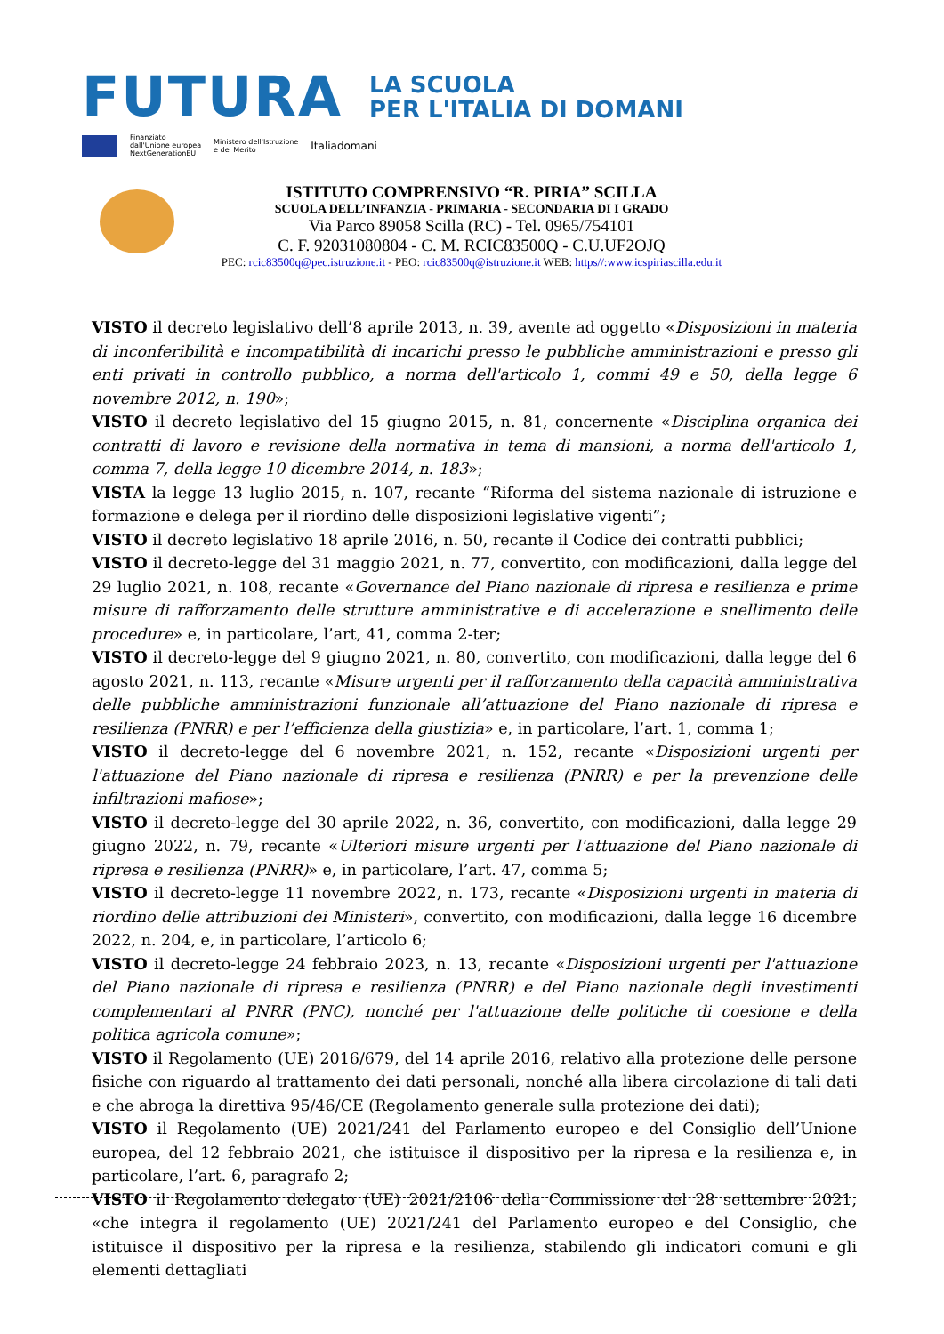FUTURA
LA SCUOLA
PER L'ITALIA DI DOMANI
Finanziato
dall'Unione europea
NextGenerationEU Ministero dell'Istruzione
e del Merito Italiadomani
ISTITUTO COMPRENSIVO “R. PIRIA” SCILLA
SCUOLA DELL’INFANZIA - PRIMARIA - SECONDARIA DI I GRADO
Via Parco 89058 Scilla (RC) - Tel. 0965/754101
C. F. 92031080804 - C. M. RCIC83500Q - C.U.UF2OJQ
PEC: rcic83500q@pec.istruzione.it - PEO: rcic83500q@istruzione.it WEB: https//:www.icspiriascilla.edu.it
VISTO il decreto legislativo dell’8 aprile 2013, n. 39, avente ad oggetto «Disposizioni in materia di inconferibilità e incompatibilità di incarichi presso le pubbliche amministrazioni e presso gli enti privati in controllo pubblico, a norma dell'articolo 1, commi 49 e 50, della legge 6 novembre 2012, n. 190»;
VISTO il decreto legislativo del 15 giugno 2015, n. 81, concernente «Disciplina organica dei contratti di lavoro e revisione della normativa in tema di mansioni, a norma dell'articolo 1, comma 7, della legge 10 dicembre 2014, n. 183»;
VISTA la legge 13 luglio 2015, n. 107, recante “Riforma del sistema nazionale di istruzione e formazione e delega per il riordino delle disposizioni legislative vigenti”;
VISTO il decreto legislativo 18 aprile 2016, n. 50, recante il Codice dei contratti pubblici;
VISTO il decreto-legge del 31 maggio 2021, n. 77, convertito, con modificazioni, dalla legge del 29 luglio 2021, n. 108, recante «Governance del Piano nazionale di ripresa e resilienza e prime misure di rafforzamento delle strutture amministrative e di accelerazione e snellimento delle procedure» e, in particolare, l’art, 41, comma 2-ter;
VISTO il decreto-legge del 9 giugno 2021, n. 80, convertito, con modificazioni, dalla legge del 6 agosto 2021, n. 113, recante «Misure urgenti per il rafforzamento della capacità amministrativa delle pubbliche amministrazioni funzionale all’attuazione del Piano nazionale di ripresa e resilienza (PNRR) e per l’efficienza della giustizia» e, in particolare, l’art. 1, comma 1;
VISTO il decreto-legge del 6 novembre 2021, n. 152, recante «Disposizioni urgenti per l'attuazione del Piano nazionale di ripresa e resilienza (PNRR) e per la prevenzione delle infiltrazioni mafiose»;
VISTO il decreto-legge del 30 aprile 2022, n. 36, convertito, con modificazioni, dalla legge 29 giugno 2022, n. 79, recante «Ulteriori misure urgenti per l'attuazione del Piano nazionale di ripresa e resilienza (PNRR)» e, in particolare, l’art. 47, comma 5;
VISTO il decreto-legge 11 novembre 2022, n. 173, recante «Disposizioni urgenti in materia di riordino delle attribuzioni dei Ministeri», convertito, con modificazioni, dalla legge 16 dicembre 2022, n. 204, e, in particolare, l’articolo 6;
VISTO il decreto-legge 24 febbraio 2023, n. 13, recante «Disposizioni urgenti per l'attuazione del Piano nazionale di ripresa e resilienza (PNRR) e del Piano nazionale degli investimenti complementari al PNRR (PNC), nonché per l'attuazione delle politiche di coesione e della politica agricola comune»;
VISTO il Regolamento (UE) 2016/679, del 14 aprile 2016, relativo alla protezione delle persone fisiche con riguardo al trattamento dei dati personali, nonché alla libera circolazione di tali dati e che abroga la direttiva 95/46/CE (Regolamento generale sulla protezione dei dati);
VISTO il Regolamento (UE) 2021/241 del Parlamento europeo e del Consiglio dell’Unione europea, del 12 febbraio 2021, che istituisce il dispositivo per la ripresa e la resilienza e, in particolare, l’art. 6, paragrafo 2;
VISTO il Regolamento delegato (UE) 2021/2106 della Commissione del 28 settembre 2021, «che integra il regolamento (UE) 2021/241 del Parlamento europeo e del Consiglio, che istituisce il dispositivo per la ripresa e la resilienza, stabilendo gli indicatori comuni e gli elementi dettagliati